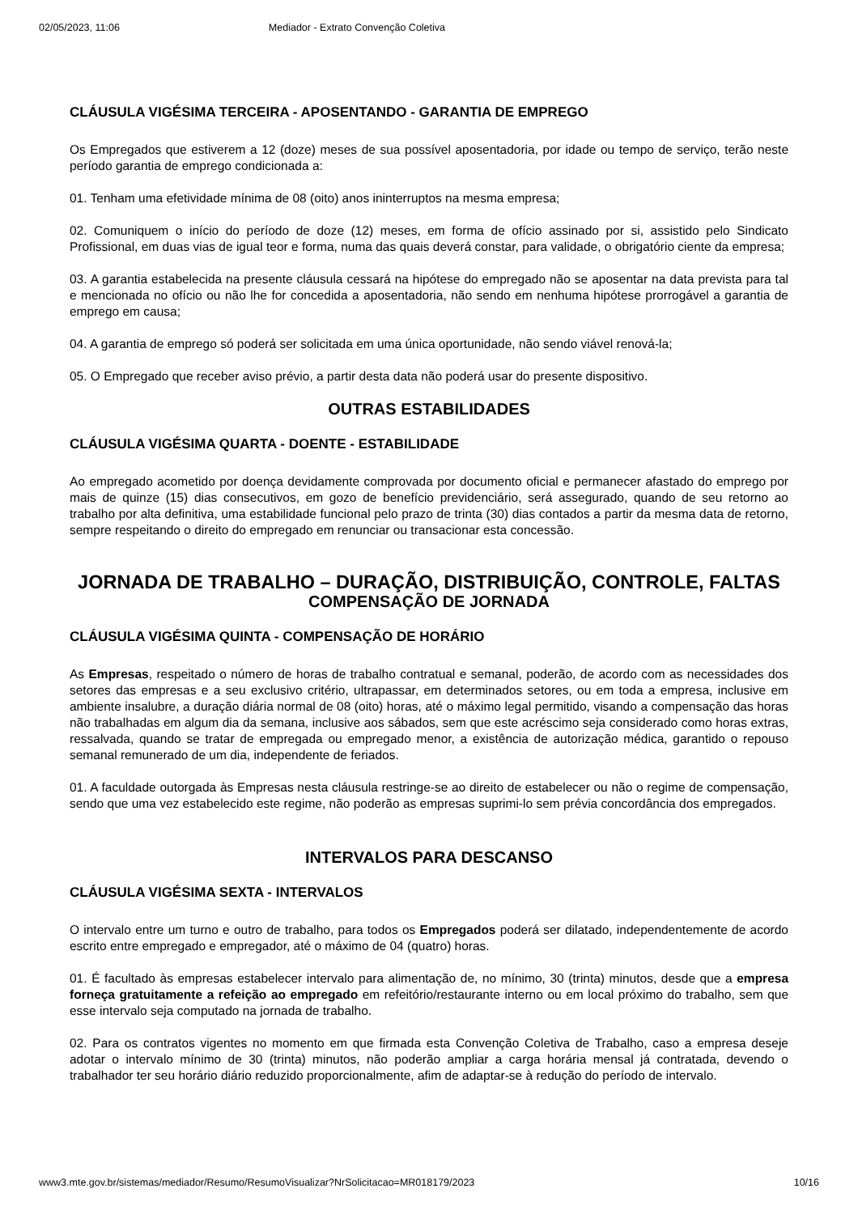02/05/2023, 11:06 Mediador - Extrato Convenção Coletiva
CLÁUSULA VIGÉSIMA TERCEIRA - APOSENTANDO - GARANTIA DE EMPREGO
Os Empregados que estiverem a 12 (doze) meses de sua possível aposentadoria, por idade ou tempo de serviço, terão neste período garantia de emprego condicionada a:
01. Tenham uma efetividade mínima de 08 (oito) anos ininterruptos na mesma empresa;
02. Comuniquem o início do período de doze (12) meses, em forma de ofício assinado por si, assistido pelo Sindicato Profissional, em duas vias de igual teor e forma, numa das quais deverá constar, para validade, o obrigatório ciente da empresa;
03. A garantia estabelecida na presente cláusula cessará na hipótese do empregado não se aposentar na data prevista para tal e mencionada no ofício ou não lhe for concedida a aposentadoria, não sendo em nenhuma hipótese prorrogável a garantia de emprego em causa;
04. A garantia de emprego só poderá ser solicitada em uma única oportunidade, não sendo viável renová-la;
05. O Empregado que receber aviso prévio, a partir desta data não poderá usar do presente dispositivo.
OUTRAS ESTABILIDADES
CLÁUSULA VIGÉSIMA QUARTA - DOENTE - ESTABILIDADE
Ao empregado acometido por doença devidamente comprovada por documento oficial e permanecer afastado do emprego por mais de quinze (15) dias consecutivos, em gozo de benefício previdenciário, será assegurado, quando de seu retorno ao trabalho por alta definitiva, uma estabilidade funcional pelo prazo de trinta (30) dias contados a partir da mesma data de retorno, sempre respeitando o direito do empregado em renunciar ou transacionar esta concessão.
JORNADA DE TRABALHO – DURAÇÃO, DISTRIBUIÇÃO, CONTROLE, FALTAS
COMPENSAÇÃO DE JORNADA
CLÁUSULA VIGÉSIMA QUINTA - COMPENSAÇÃO DE HORÁRIO
As Empresas, respeitado o número de horas de trabalho contratual e semanal, poderão, de acordo com as necessidades dos setores das empresas e a seu exclusivo critério, ultrapassar, em determinados setores, ou em toda a empresa, inclusive em ambiente insalubre, a duração diária normal de 08 (oito) horas, até o máximo legal permitido, visando a compensação das horas não trabalhadas em algum dia da semana, inclusive aos sábados, sem que este acréscimo seja considerado como horas extras, ressalvada, quando se tratar de empregada ou empregado menor, a existência de autorização médica, garantido o repouso semanal remunerado de um dia, independente de feriados.
01. A faculdade outorgada às Empresas nesta cláusula restringe-se ao direito de estabelecer ou não o regime de compensação, sendo que uma vez estabelecido este regime, não poderão as empresas suprimi-lo sem prévia concordância dos empregados.
INTERVALOS PARA DESCANSO
CLÁUSULA VIGÉSIMA SEXTA - INTERVALOS
O intervalo entre um turno e outro de trabalho, para todos os Empregados poderá ser dilatado, independentemente de acordo escrito entre empregado e empregador, até o máximo de 04 (quatro) horas.
01. É facultado às empresas estabelecer intervalo para alimentação de, no mínimo, 30 (trinta) minutos, desde que a empresa forneça gratuitamente a refeição ao empregado em refeitório/restaurante interno ou em local próximo do trabalho, sem que esse intervalo seja computado na jornada de trabalho.
02. Para os contratos vigentes no momento em que firmada esta Convenção Coletiva de Trabalho, caso a empresa deseje adotar o intervalo mínimo de 30 (trinta) minutos, não poderão ampliar a carga horária mensal já contratada, devendo o trabalhador ter seu horário diário reduzido proporcionalmente, afim de adaptar-se à redução do período de intervalo.
www3.mte.gov.br/sistemas/mediador/Resumo/ResumoVisualizar?NrSolicitacao=MR018179/2023 10/16